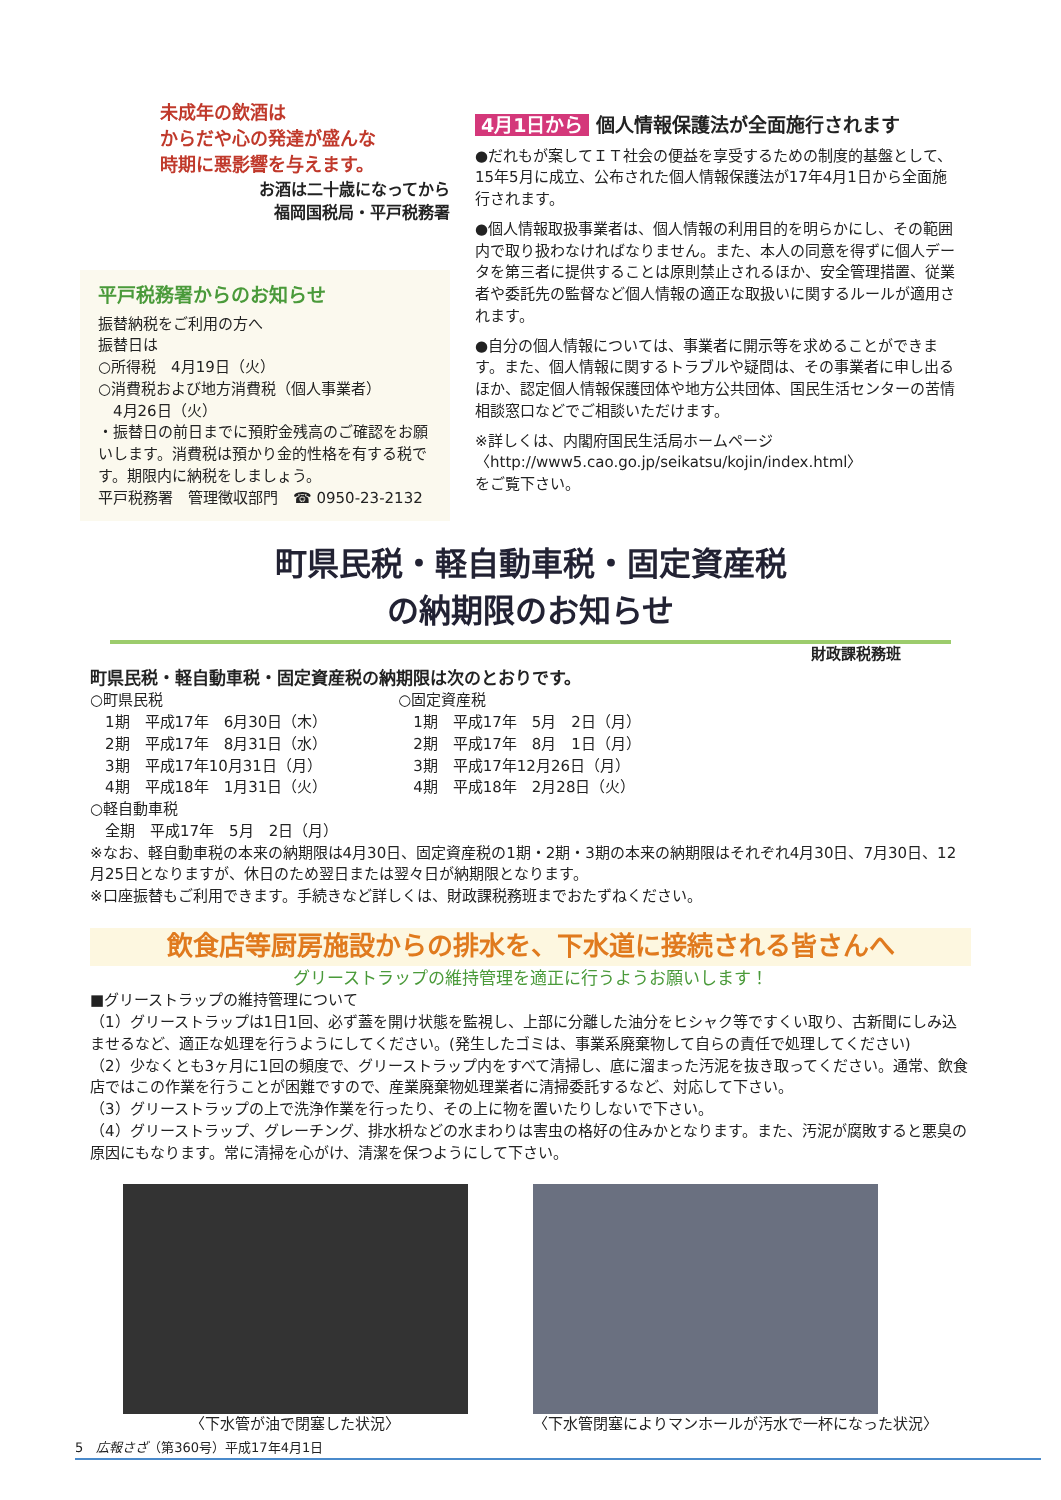未成年の飲酒は
からだや心の発達が盛んな
時期に悪影響を与えます。
お酒は二十歳になってから
福岡国税局・平戸税務署
平戸税務署からのお知らせ
振替納税をご利用の方へ
振替日は
○所得税　4月19日（火）
○消費税および地方消費税（個人事業者）
　4月26日（火）
・振替日の前日までに預貯金残高のご確認をお願いします。消費税は預かり金的性格を有する税です。期限内に納税をしましょう。
平戸税務署　管理徴収部門　☎ 0950-23-2132
4月1日から 個人情報保護法が全面施行されます
●だれもが案してＩＴ社会の便益を享受するための制度的基盤として、15年5月に成立、公布された個人情報保護法が17年4月1日から全面施行されます。
●個人情報取扱事業者は、個人情報の利用目的を明らかにし、その範囲内で取り扱わなければなりません。また、本人の同意を得ずに個人データを第三者に提供することは原則禁止されるほか、安全管理措置、従業者や委託先の監督など個人情報の適正な取扱いに関するルールが適用されます。
●自分の個人情報については、事業者に開示等を求めることができます。また、個人情報に関するトラブルや疑問は、その事業者に申し出るほか、認定個人情報保護団体や地方公共団体、国民生活センターの苦情相談窓口などでご相談いただけます。
※詳しくは、内閣府国民生活局ホームページ
〈http://www5.cao.go.jp/seikatsu/kojin/index.html〉
をご覧下さい。
町県民税・軽自動車税・固定資産税
の納期限のお知らせ
財政課税務班
町県民税・軽自動車税・固定資産税の納期限は次のとおりです。
○町県民税
　1期　平成17年　6月30日（木）
　2期　平成17年　8月31日（水）
　3期　平成17年10月31日（月）
　4期　平成18年　1月31日（火）
○軽自動車税
　全期　平成17年　5月　2日（月）
○固定資産税
　1期　平成17年　5月　2日（月）
　2期　平成17年　8月　1日（月）
　3期　平成17年12月26日（月）
　4期　平成18年　2月28日（火）
※なお、軽自動車税の本来の納期限は4月30日、固定資産税の1期・2期・3期の本来の納期限はそれぞれ4月30日、7月30日、12月25日となりますが、休日のため翌日または翌々日が納期限となります。
※口座振替もご利用できます。手続きなど詳しくは、財政課税務班までおたずねください。
飲食店等厨房施設からの排水を、下水道に接続される皆さんへ
グリーストラップの維持管理を適正に行うようお願いします！
■グリーストラップの維持管理について
（1）グリーストラップは1日1回、必ず蓋を開け状態を監視し、上部に分離した油分をヒシャク等ですくい取り、古新聞にしみ込ませるなど、適正な処理を行うようにしてください。(発生したゴミは、事業系廃棄物して自らの責任で処理してください)
（2）少なくとも3ヶ月に1回の頻度で、グリーストラップ内をすべて清掃し、底に溜まった汚泥を抜き取ってください。通常、飲食店ではこの作業を行うことが困難ですので、産業廃棄物処理業者に清掃委託するなど、対応して下さい。
（3）グリーストラップの上で洗浄作業を行ったり、その上に物を置いたりしないで下さい。
（4）グリーストラップ、グレーチング、排水枡などの水まわりは害虫の格好の住みかとなります。また、汚泥が腐敗すると悪臭の原因にもなります。常に清掃を心がけ、清潔を保つようにして下さい。
〈下水管が油で閉塞した状況〉 〈下水管閉塞によりマンホールが汚水で一杯になった状況〉
5　広報さざ（第360号）平成17年4月1日